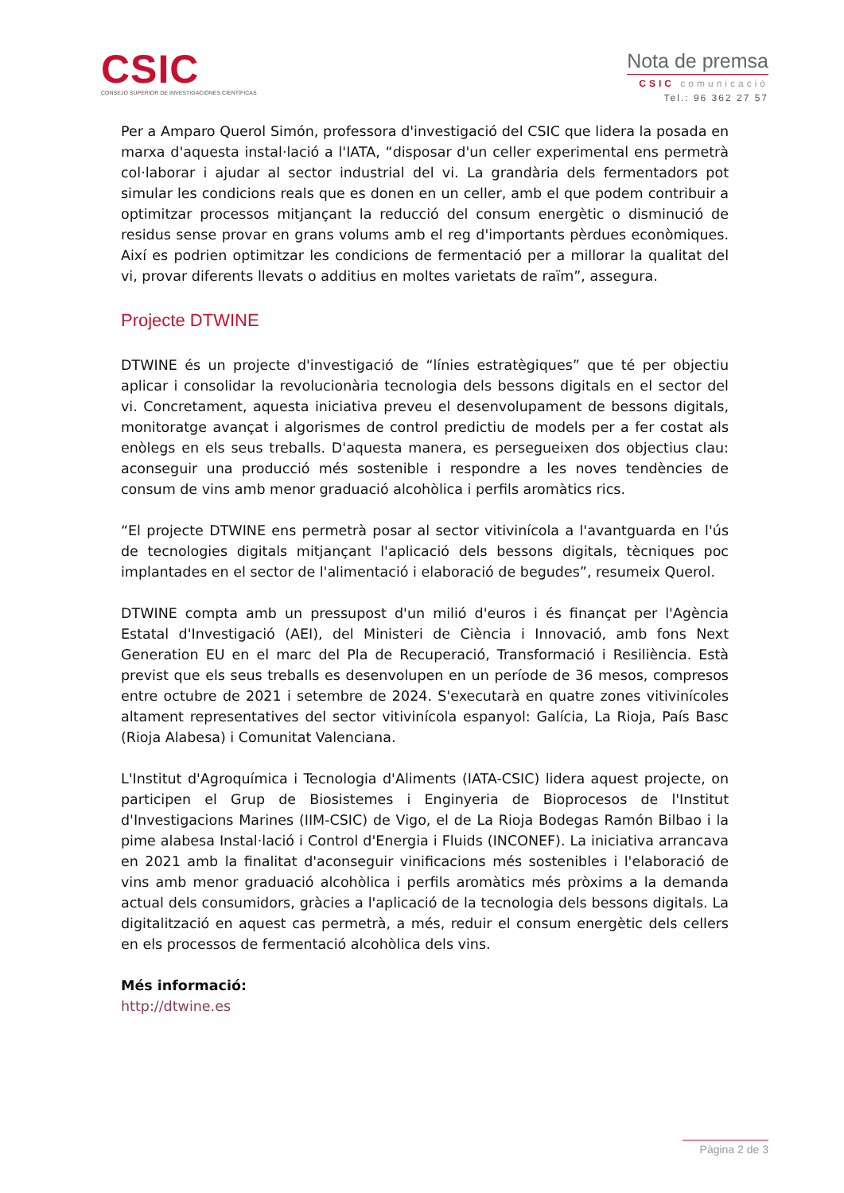CSIC
CONSEJO SUPERIOR DE INVESTIGACIONES CIENTÍFICAS
Nota de premsa
CSIC comunicació
Tel.: 96 362 27 57
Per a Amparo Querol Simón, professora d'investigació del CSIC que lidera la posada en marxa d'aquesta instal·lació a l'IATA, “disposar d'un celler experimental ens permetrà col·laborar i ajudar al sector industrial del vi. La grandària dels fermentadors pot simular les condicions reals que es donen en un celler, amb el que podem contribuir a optimitzar processos mitjançant la reducció del consum energètic o disminució de residus sense provar en grans volums amb el reg d'importants pèrdues econòmiques. Així es podrien optimitzar les condicions de fermentació per a millorar la qualitat del vi, provar diferents llevats o additius en moltes varietats de raïm”, assegura.
Projecte DTWINE
DTWINE és un projecte d'investigació de “línies estratègiques” que té per objectiu aplicar i consolidar la revolucionària tecnologia dels bessons digitals en el sector del vi. Concretament, aquesta iniciativa preveu el desenvolupament de bessons digitals, monitoratge avançat i algorismes de control predictiu de models per a fer costat als enòlegs en els seus treballs. D'aquesta manera, es persegueixen dos objectius clau: aconseguir una producció més sostenible i respondre a les noves tendències de consum de vins amb menor graduació alcohòlica i perfils aromàtics rics.
“El projecte DTWINE ens permetrà posar al sector vitivinícola a l'avantguarda en l'ús de tecnologies digitals mitjançant l'aplicació dels bessons digitals, tècniques poc implantades en el sector de l'alimentació i elaboració de begudes”, resumeix Querol.
DTWINE compta amb un pressupost d'un milió d'euros i és finançat per l'Agència Estatal d'Investigació (AEI), del Ministeri de Ciència i Innovació, amb fons Next Generation EU en el marc del Pla de Recuperació, Transformació i Resiliència. Està previst que els seus treballs es desenvolupen en un període de 36 mesos, compresos entre octubre de 2021 i setembre de 2024. S'executarà en quatre zones vitivinícoles altament representatives del sector vitivinícola espanyol: Galícia, La Rioja, País Basc (Rioja Alabesa) i Comunitat Valenciana.
L'Institut d'Agroquímica i Tecnologia d'Aliments (IATA-CSIC) lidera aquest projecte, on participen el Grup de Biosistemes i Enginyeria de Bioprocesos de l'Institut d'Investigacions Marines (IIM-CSIC) de Vigo, el de La Rioja Bodegas Ramón Bilbao i la pime alabesa Instal·lació i Control d'Energia i Fluids (INCONEF). La iniciativa arrancava en 2021 amb la finalitat d'aconseguir vinificacions més sostenibles i l'elaboració de vins amb menor graduació alcohòlica i perfils aromàtics més pròxims a la demanda actual dels consumidors, gràcies a l'aplicació de la tecnologia dels bessons digitals. La digitalització en aquest cas permetrà, a més, reduir el consum energètic dels cellers en els processos de fermentació alcohòlica dels vins.
Més informació:
http://dtwine.es
Pàgina 2 de 3